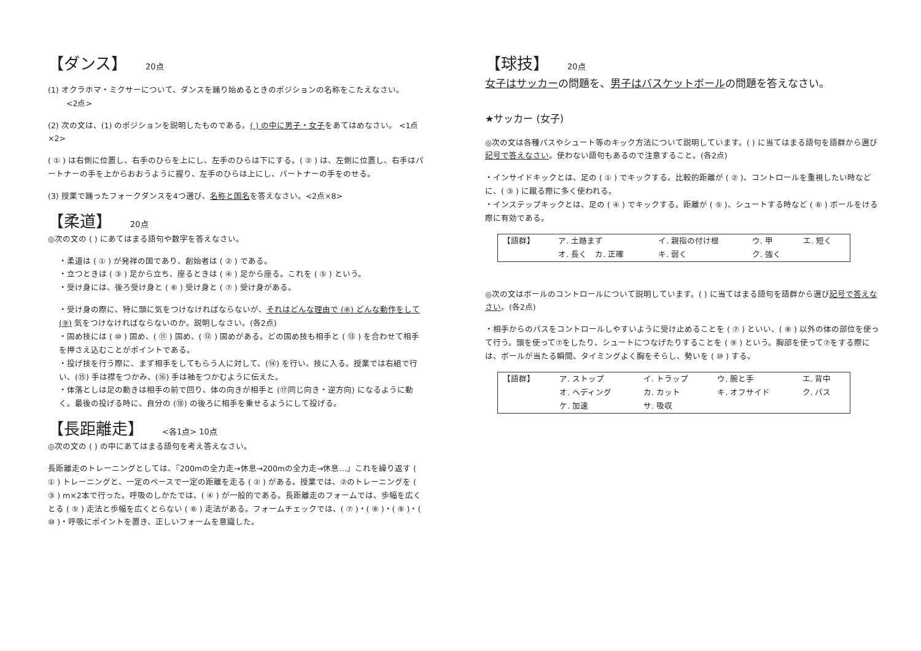【ダンス】 20点
(1) オクラホマ・ミクサーについて、ダンスを踊り始めるときのポジションの名称をこたえなさい。
<2点>
(2) 次の文は、(1) のポジションを説明したものである。( ) の中に男子・女子をあてはめなさい。 <1点×2>
( ① ) は右側に位置し、右手のひらを上にし、左手のひらは下にする。( ② ) は、左側に位置し、右手はパートナーの手を上からおおうように握り、左手のひらは上にし、パートナーの手をのせる。
(3) 授業で踊ったフォークダンスを4つ選び、名称と国名を答えなさい。<2点×8>
【柔道】 20点
◎次の文の ( ) にあてはまる語句や数字を答えなさい。
・柔道は ( ① ) が発祥の国であり、創始者は ( ② ) である。
・立つときは ( ③ ) 足から立ち、座るときは ( ④ ) 足から座る。これを ( ⑤ ) という。
・受け身には、後ろ受け身と ( ⑥ ) 受け身と ( ⑦ ) 受け身がある。
・受け身の際に、特に頭に気をつけなければならないが、それはどんな理由で (⑧) どんな動作をして (⑨) 気をつけなければならないのか。説明しなさい。(各2点)
・固め技には ( ⑩ ) 固め、( ⑪ ) 固め、( ⑫ ) 固めがある。どの固め技も相手と ( ⑬ ) を合わせて相手を押さえ込むことがポイントである。
・投げ技を行う際に、まず相手をしてもらう人に対して、(⑭) を行い、技に入る。授業では右組で行い、(⑮) 手は襟をつかみ、(⑯) 手は袖をつかむように伝えた。
・体落としは足の動きは相手の前で回り、体の向きが相手と (⑰同じ向き・逆方向) になるように動く。最後の投げる時に、自分の (⑱) の後ろに相手を乗せるようにして投げる。
【長距離走】 <各1点> 10点
◎次の文の ( ) の中にあてはまる語句を考え答えなさい。
長距離走のトレーニングとしては、『200mの全力走→休息→200mの全力走→休息…』これを繰り返す ( ① ) トレーニングと、一定のペースで一定の距離を走る ( ② ) がある。授業では、②のトレーニングを ( ③ ) m×2本で行った。呼吸のしかたでは、( ④ ) が一般的である。長距離走のフォームでは、歩幅を広くとる ( ⑤ ) 走法と歩幅を広くとらない ( ⑥ ) 走法がある。フォームチェックでは、( ⑦ )・( ⑧ )・( ⑨ )・( ⑩ )・呼吸にポイントを置き、正しいフォームを意識した。
【球技】 20点
女子はサッカーの問題を、男子はバスケットボールの問題を答えなさい。
★サッカー (女子)
◎次の文は各種パスやシュート等のキック方法について説明しています。( ) に当てはまる語句を語群から選び記号で答えなさい。使わない語句もあるので注意すること。(各2点)
・インサイドキックとは、足の ( ① ) でキックする。比較的距離が ( ② )、コントロールを重視したい時などに、( ③ ) に蹴る際に多く使われる。
・インステップキックとは、足の ( ④ ) でキックする。距離が ( ⑤ )、シュートする時など ( ⑥ ) ボールをける際に有効である。
| 【語群】 | ア. 土踏まず | イ. 親指の付け根 | ウ. 甲 | エ. 短く |
| | オ. 長く カ. 正確 | キ. 弱く | ク. 強く | |
◎次の文はボールのコントロールについて説明しています。( ) に当てはまる語句を語群から選び記号で答えなさい。(各2点)
・相手からのパスをコントロールしやすいように受け止めることを ( ⑦ ) といい、( ⑧ ) 以外の体の部位を使って行う。頭を使って⑦をしたり、シュートにつなげたりすることを ( ⑨ ) という。胸部を使って⑦をする際には、ボールが当たる瞬間、タイミングよく胸をそらし、勢いを ( ⑩ ) する。
| 【語群】 | ア. ストップ | イ. トラップ | ウ. 腕と手 | エ. 背中 |
| | オ. ヘディング | カ. カット | キ. オフサイド | ク. パス |
| | ケ. 加速 | サ. 吸収 | | |